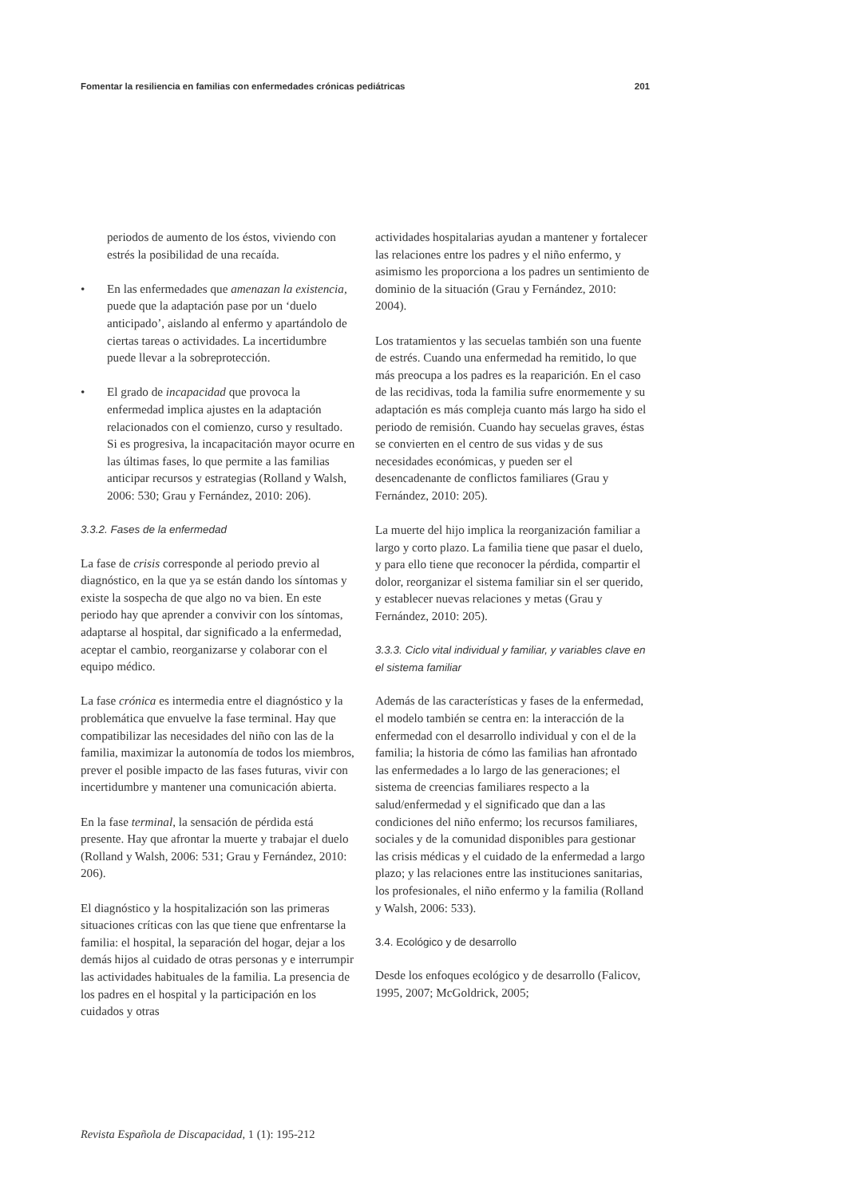Fomentar la resiliencia en familias con enfermedades crónicas pediátricas 201
periodos de aumento de los éstos, viviendo con estrés la posibilidad de una recaída.
• En las enfermedades que amenazan la existencia, puede que la adaptación pase por un ‘duelo anticipado’, aislando al enfermo y apartándolo de ciertas tareas o actividades. La incertidumbre puede llevar a la sobreprotección.
• El grado de incapacidad que provoca la enfermedad implica ajustes en la adaptación relacionados con el comienzo, curso y resultado. Si es progresiva, la incapacitación mayor ocurre en las últimas fases, lo que permite a las familias anticipar recursos y estrategias (Rolland y Walsh, 2006: 530; Grau y Fernández, 2010: 206).
3.3.2. Fases de la enfermedad
La fase de crisis corresponde al periodo previo al diagnóstico, en la que ya se están dando los síntomas y existe la sospecha de que algo no va bien. En este periodo hay que aprender a convivir con los síntomas, adaptarse al hospital, dar significado a la enfermedad, aceptar el cambio, reorganizarse y colaborar con el equipo médico.
La fase crónica es intermedia entre el diagnóstico y la problemática que envuelve la fase terminal. Hay que compatibilizar las necesidades del niño con las de la familia, maximizar la autonomía de todos los miembros, prever el posible impacto de las fases futuras, vivir con incertidumbre y mantener una comunicación abierta.
En la fase terminal, la sensación de pérdida está presente. Hay que afrontar la muerte y trabajar el duelo (Rolland y Walsh, 2006: 531; Grau y Fernández, 2010: 206).
El diagnóstico y la hospitalización son las primeras situaciones críticas con las que tiene que enfrentarse la familia: el hospital, la separación del hogar, dejar a los demás hijos al cuidado de otras personas y e interrumpir las actividades habituales de la familia. La presencia de los padres en el hospital y la participación en los cuidados y otras
actividades hospitalarias ayudan a mantener y fortalecer las relaciones entre los padres y el niño enfermo, y asimismo les proporciona a los padres un sentimiento de dominio de la situación (Grau y Fernández, 2010: 2004).
Los tratamientos y las secuelas también son una fuente de estrés. Cuando una enfermedad ha remitido, lo que más preocupa a los padres es la reaparición. En el caso de las recidivas, toda la familia sufre enormemente y su adaptación es más compleja cuanto más largo ha sido el periodo de remisión. Cuando hay secuelas graves, éstas se convierten en el centro de sus vidas y de sus necesidades económicas, y pueden ser el desencadenante de conflictos familiares (Grau y Fernández, 2010: 205).
La muerte del hijo implica la reorganización familiar a largo y corto plazo. La familia tiene que pasar el duelo, y para ello tiene que reconocer la pérdida, compartir el dolor, reorganizar el sistema familiar sin el ser querido, y establecer nuevas relaciones y metas (Grau y Fernández, 2010: 205).
3.3.3. Ciclo vital individual y familiar, y variables clave en el sistema familiar
Además de las características y fases de la enfermedad, el modelo también se centra en: la interacción de la enfermedad con el desarrollo individual y con el de la familia; la historia de cómo las familias han afrontado las enfermedades a lo largo de las generaciones; el sistema de creencias familiares respecto a la salud/enfermedad y el significado que dan a las condiciones del niño enfermo; los recursos familiares, sociales y de la comunidad disponibles para gestionar las crisis médicas y el cuidado de la enfermedad a largo plazo; y las relaciones entre las instituciones sanitarias, los profesionales, el niño enfermo y la familia (Rolland y Walsh, 2006: 533).
3.4. Ecológico y de desarrollo
Desde los enfoques ecológico y de desarrollo (Falicov, 1995, 2007; McGoldrick, 2005;
Revista Española de Discapacidad, 1 (1): 195-212